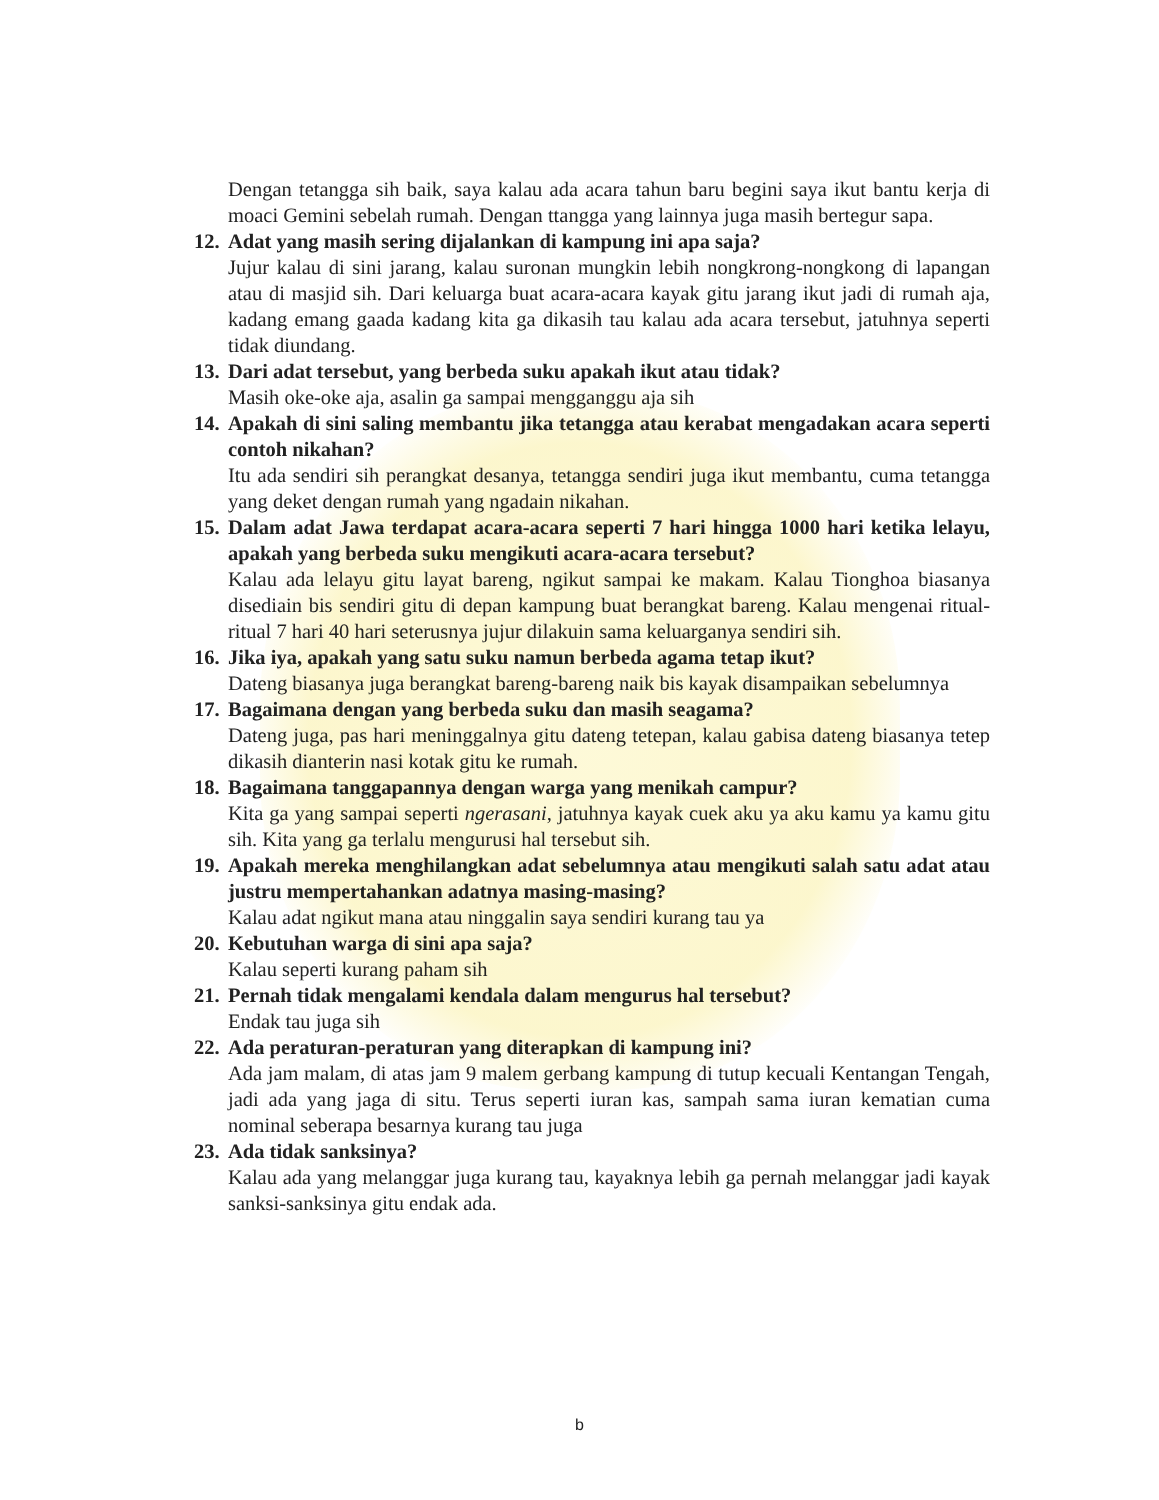Dengan tetangga sih baik, saya kalau ada acara tahun baru begini saya ikut bantu kerja di moaci Gemini sebelah rumah. Dengan ttangga yang lainnya juga masih bertegur sapa.
12.
Adat yang masih sering dijalankan di kampung ini apa saja?
Jujur kalau di sini jarang, kalau suronan mungkin lebih nongkrong-nongkong di lapangan atau di masjid sih. Dari keluarga buat acara-acara kayak gitu jarang ikut jadi di rumah aja, kadang emang gaada kadang kita ga dikasih tau kalau ada acara tersebut, jatuhnya seperti tidak diundang.
13.
Dari adat tersebut, yang berbeda suku apakah ikut atau tidak?
Masih oke-oke aja, asalin ga sampai mengganggu aja sih
14.
Apakah di sini saling membantu jika tetangga atau kerabat mengadakan acara seperti contoh nikahan?
Itu ada sendiri sih perangkat desanya, tetangga sendiri juga ikut membantu, cuma tetangga yang deket dengan rumah yang ngadain nikahan.
15.
Dalam adat Jawa terdapat acara-acara seperti 7 hari hingga 1000 hari ketika lelayu, apakah yang berbeda suku mengikuti acara-acara tersebut?
Kalau ada lelayu gitu layat bareng, ngikut sampai ke makam. Kalau Tionghoa biasanya disediain bis sendiri gitu di depan kampung buat berangkat bareng. Kalau mengenai ritual-ritual 7 hari 40 hari seterusnya jujur dilakuin sama keluarganya sendiri sih.
16.
Jika iya, apakah yang satu suku namun berbeda agama tetap ikut?
Dateng biasanya juga berangkat bareng-bareng naik bis kayak disampaikan sebelumnya
17.
Bagaimana dengan yang berbeda suku dan masih seagama?
Dateng juga, pas hari meninggalnya gitu dateng tetepan, kalau gabisa dateng biasanya tetep dikasih dianterin nasi kotak gitu ke rumah.
18.
Bagaimana tanggapannya dengan warga yang menikah campur?
Kita ga yang sampai seperti ngerasani, jatuhnya kayak cuek aku ya aku kamu ya kamu gitu sih. Kita yang ga terlalu mengurusi hal tersebut sih.
19.
Apakah mereka menghilangkan adat sebelumnya atau mengikuti salah satu adat atau justru mempertahankan adatnya masing-masing?
Kalau adat ngikut mana atau ninggalin saya sendiri kurang tau ya
20.
Kebutuhan warga di sini apa saja?
Kalau seperti kurang paham sih
21.
Pernah tidak mengalami kendala dalam mengurus hal tersebut?
Endak tau juga sih
22.
Ada peraturan-peraturan yang diterapkan di kampung ini?
Ada jam malam, di atas jam 9 malem gerbang kampung di tutup kecuali Kentangan Tengah, jadi ada yang jaga di situ. Terus seperti iuran kas, sampah sama iuran kematian cuma nominal seberapa besarnya kurang tau juga
23.
Ada tidak sanksinya?
Kalau ada yang melanggar juga kurang tau, kayaknya lebih ga pernah melanggar jadi kayak sanksi-sanksinya gitu endak ada.
b